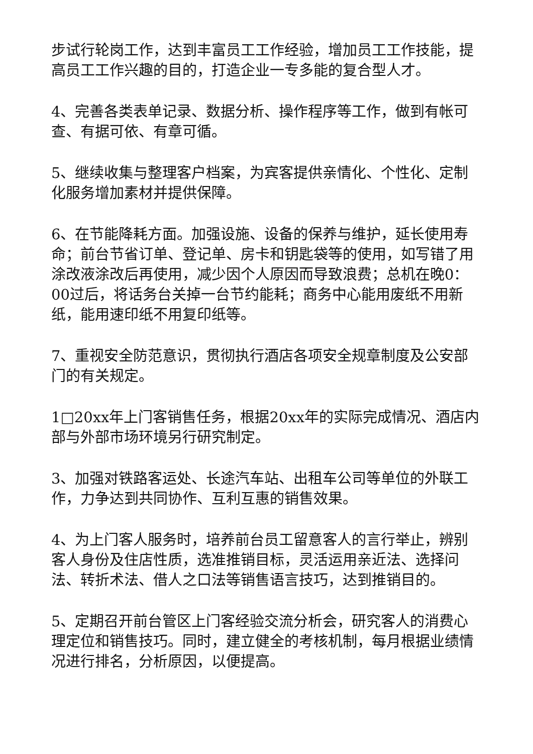步试行轮岗工作，达到丰富员工工作经验，增加员工工作技能，提高员工工作兴趣的目的，打造企业一专多能的复合型人才。
4、完善各类表单记录、数据分析、操作程序等工作，做到有帐可查、有据可依、有章可循。
5、继续收集与整理客户档案，为宾客提供亲情化、个性化、定制化服务增加素材并提供保障。
6、在节能降耗方面。加强设施、设备的保养与维护，延长使用寿命；前台节省订单、登记单、房卡和钥匙袋等的使用，如写错了用涂改液涂改后再使用，减少因个人原因而导致浪费；总机在晚0：00过后，将话务台关掉一台节约能耗；商务中心能用废纸不用新纸，能用速印纸不用复印纸等。
7、重视安全防范意识，贯彻执行酒店各项安全规章制度及公安部门的有关规定。
1□20xx年上门客销售任务，根据20xx年的实际完成情况、酒店内部与外部市场环境另行研究制定。
3、加强对铁路客运处、长途汽车站、出租车公司等单位的外联工作，力争达到共同协作、互利互惠的销售效果。
4、为上门客人服务时，培养前台员工留意客人的言行举止，辨别客人身份及住店性质，选准推销目标，灵活运用亲近法、选择问法、转折术法、借人之口法等销售语言技巧，达到推销目的。
5、定期召开前台管区上门客经验交流分析会，研究客人的消费心理定位和销售技巧。同时，建立健全的考核机制，每月根据业绩情况进行排名，分析原因，以便提高。